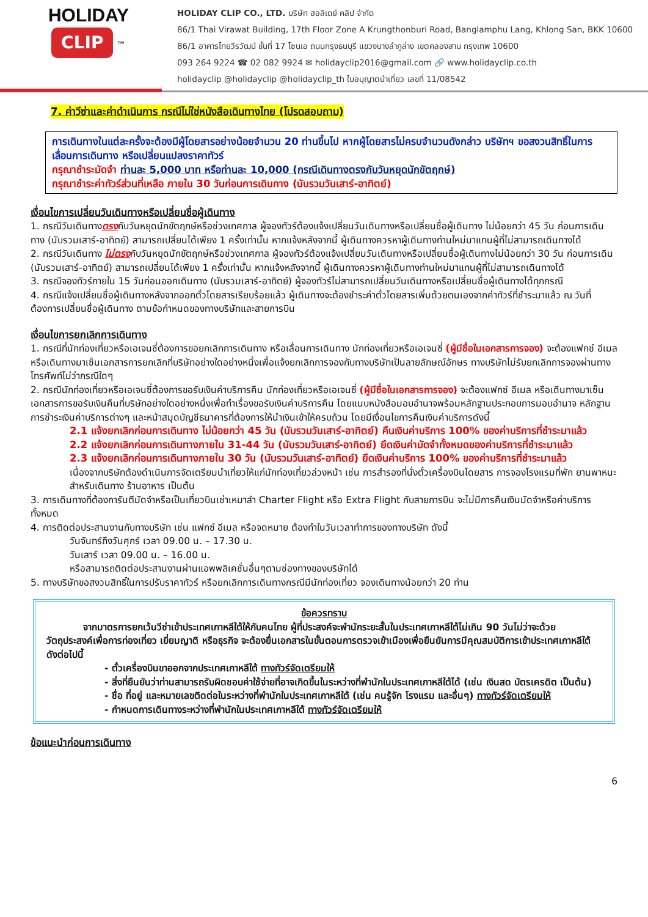HOLIDAY
CLIP
™
HOLIDAY CLIP CO., LTD. บริษัท ฮอลิเดย์ คลิป จำกัด
86/1 Thai Virawat Building, 17th Floor Zone A Krungthonburi Road, Banglamphu Lang, Khlong San, BKK 10600
86/1 อาคารไทยวีรวัฒน์ ชั้นที่ 17 โซนเอ ถนนกรุงธนบุรี แขวงบางลำภูล่าง เขตคลองสาน กรุงเทพ 10600
093 264 9224 ☎ 02 082 9924 ✉ holidayclip2016@gmail.com 🔗 www.holidayclip.co.th
holidayclip @holidayclip @holidayclip_th ใบอนุญาตนำเที่ยว เลขที่ 11/08542
7. ค่าวีซ่าและค่าดำเนินการ กรณีไม่ใช่หนังสือเดินทางไทย (โปรดสอบถาม)
การเดินทางในแต่ละครั้งจะต้องมีผู้โดยสารอย่างน้อยจำนวน 20 ท่านขึ้นไป หากผู้โดยสารไม่ครบจำนวนดังกล่าว บริษัทฯ ขอสงวนสิทธิ์ในการเลื่อนการเดินทาง หรือเปลี่ยนแปลงราคาทัวร์
กรุณาชำระมัดจำ ท่านละ 5,000 บาท หรือท่านละ 10,000 (กรณีเดินทางตรงกับวันหยุดนักขัตฤกษ์)
กรุณาชำระค่าทัวร์ส่วนที่เหลือ ภายใน 30 วันก่อนการเดินทาง (นับรวมวันเสาร์-อาทิตย์)
เงื่อนไขการเปลี่ยนวันเดินทางหรือเปลี่ยนชื่อผู้เดินทาง
1. กรณีวันเดินทางตรงกับวันหยุดนักขัตฤกษ์หรือช่วงเทศกาล ผู้จองทัวร์ต้องแจ้งเปลี่ยนวันเดินทางหรือเปลี่ยนชื่อผู้เดินทาง ไม่น้อยกว่า 45 วัน ก่อนการเดินทาง (นับรวมเสาร์-อาทิตย์) สามารถเปลี่ยนได้เพียง 1 ครั้งเท่านั้น หากแจ้งหลังจากนี้ ผู้เดินทางควรหาผู้เดินทางท่านใหม่มาแทนผู้ที่ไม่สามารถเดินทางได้
2. กรณีวันเดินทาง ไม่ตรงกับวันหยุดนักขัตฤกษ์หรือช่วงเทศกาล ผู้จองทัวร์ต้องแจ้งเปลี่ยนวันเดินทางหรือเปลี่ยนชื่อผู้เดินทางไม่น้อยกว่า 30 วัน ก่อนการเดิน (นับรวมเสาร์-อาทิตย์) สามารถเปลี่ยนได้เพียง 1 ครั้งเท่านั้น หากแจ้งหลังจากนี้ ผู้เดินทางควรหาผู้เดินทางท่านใหม่มาแทนผู้ที่ไม่สามารถเดินทางได้
3. กรณีจองทัวร์ภายใน 15 วันก่อนออกเดินทาง (นับรวมเสาร์-อาทิตย์) ผู้จองทัวร์ไม่สามารถเปลี่ยนวันเดินทางหรือเปลี่ยนชื่อผู้เดินทางได้ทุกกรณี
4. กรณีแจ้งเปลี่ยนชื่อผู้เดินทางหลังจากออกตั๋วโดยสารเรียบร้อยแล้ว ผู้เดินทางจะต้องชำระค่าตั๋วโดยสารเพิ่มด้วยตนเองจากค่าทัวร์ที่ชำระมาแล้ว ณ วันที่ต้องการเปลี่ยนชื่อผู้เดินทาง ตามข้อกำหนดของทางบริษัทและสายการบิน
เงื่อนไขการยกเลิกการเดินทาง
1. กรณีที่นักท่องเที่ยวหรือเอเจนซี่ต้องการขอยกเลิกการเดินทาง หรือเลื่อนการเดินทาง นักท่องเที่ยวหรือเอเจนซี่ (ผู้มีชื่อในเอกสารการจอง) จะต้องแฟกซ์ อีเมล หรือเดินทางมาเซ็นเอกสารการยกเลิกที่บริษัทอย่างใดอย่างหนึ่งเพื่อแจ้งยกเลิกการจองกับทางบริษัทเป็นลายลักษณ์อักษร ทางบริษัทไม่รับยกเลิกการจองผ่านทางโทรศัพท์ไม่ว่ากรณีใดๆ
2. กรณีนักท่องเที่ยวหรือเอเจนซี่ต้องการขอรับเงินค่าบริการคืน นักท่องเที่ยวหรือเอเจนซี่ (ผู้มีชื่อในเอกสารการจอง) จะต้องแฟกซ์ อีเมล หรือเดินทางมาเซ็นเอกสารการขอรับเงินคืนที่บริษัทอย่างใดอย่างหนึ่งเพื่อทำเรื่องขอรับเงินค่าบริการคืน โดยแนบหนังสือมอบอำนาจพร้อมหลักฐานประกอบการมอบอำนาจ หลักฐานการชำระเงินค่าบริการต่างๆ และหน้าสมุดบัญชีธนาคารที่ต้องการให้นำเงินเข้าให้ครบถ้วน โดยมีเงื่อนไขการคืนเงินค่าบริการดังนี้
2.1 แจ้งยกเลิกก่อนการเดินทาง ไม่น้อยกว่า 45 วัน (นับรวมวันเสาร์-อาทิตย์) คืนเงินค่าบริการ 100% ของค่าบริการที่ชำระมาแล้ว
2.2 แจ้งยกเลิกก่อนการเดินทางภายใน 31-44 วัน (นับรวมวันเสาร์-อาทิตย์) ยึดเงินค่ามัดจำทั้งหมดของค่าบริการที่ชำระมาแล้ว
2.3 แจ้งยกเลิกก่อนการเดินทางภายใน 30 วัน (นับรวมวันเสาร์-อาทิตย์) ยึดเงินค่าบริการ 100% ของค่าบริการที่ชำระมาแล้ว
เนื่องจากบริษัทต้องดำเนินการจัดเตรียมนำเที่ยวให้แก่นักท่องเที่ยวล่วงหน้า เช่น การสำรองที่นั่งตั๋วเครื่องบินโดยสาร การจองโรงแรมที่พัก ยานพาหนะสำหรับเดินทาง ร้านอาหาร เป็นต้น
3. การเดินทางที่ต้องการันตีมัดจำหรือเป็นเที่ยวบินเช่าเหมาลำ Charter Flight หรือ Extra Flight กับสายการบิน จะไม่มีการคืนเงินมัดจำหรือค่าบริการทั้งหมด
4. การติดต่อประสานงานกับทางบริษัท เช่น แฟกซ์ อีเมล หรือจดหมาย ต้องทำในวันเวลาทำการของทางบริษัท ดังนี้
วันจันทร์ถึงวันศุกร์ เวลา 09.00 น. – 17.30 น.
วันเสาร์ เวลา 09.00 น. – 16.00 น.
หรือสามารถติดต่อประสานงานผ่านแอพพลิเคชั่นอื่นๆตามช่องทางของบริษัทได้
5. ทางบริษัทขอสงวนสิทธิ์ในการปรับราคาทัวร์ หรือยกเลิกการเดินทางกรณีมีนักท่องเที่ยว จองเดินทางน้อยกว่า 20 ท่าน
ข้อควรทราบ
จากมาตรการยกเว้นวีซ่าเข้าประเทศเกาหลีใต้ให้กับคนไทย ผู้ที่ประสงค์จะพำนักระยะสั้นในประเทศเกาหลีใต้ไม่เกิน 90 วันไม่ว่าจะด้วยวัตถุประสงค์เพื่อการท่องเที่ยว เยี่ยมญาติ หรือธุรกิจ จะต้องยื่นเอกสารในขั้นตอนการตรวจเข้าเมืองเพื่อยืนยันการมีคุณสมบัติการเข้าประเทศเกาหลีใต้ ดังต่อไปนี้
- ตั๋วเครื่องบินขาออกจากประเทศเกาหลีใต้ ทางทัวร์จัดเตรียมให้
- สิ่งที่ยืนยันว่าท่านสามารถรับผิดชอบค่าใช้จ่ายที่อาจเกิดขึ้นในระหว่างที่พำนักในประเทศเกาหลีใต้ได้ (เช่น เงินสด บัตรเครดิต เป็นต้น)
- ชื่อ ที่อยู่ และหมายเลขติดต่อในระหว่างที่พำนักในประเทศเกาหลีใต้ (เช่น คนรู้จัก โรงแรม และอื่นๆ) ทางทัวร์จัดเตรียมให้
- กำหนดการเดินทางระหว่างที่พำนักในประเทศเกาหลีใต้ ทางทัวร์จัดเตรียมให้
ข้อแนะนำก่อนการเดินทาง
6